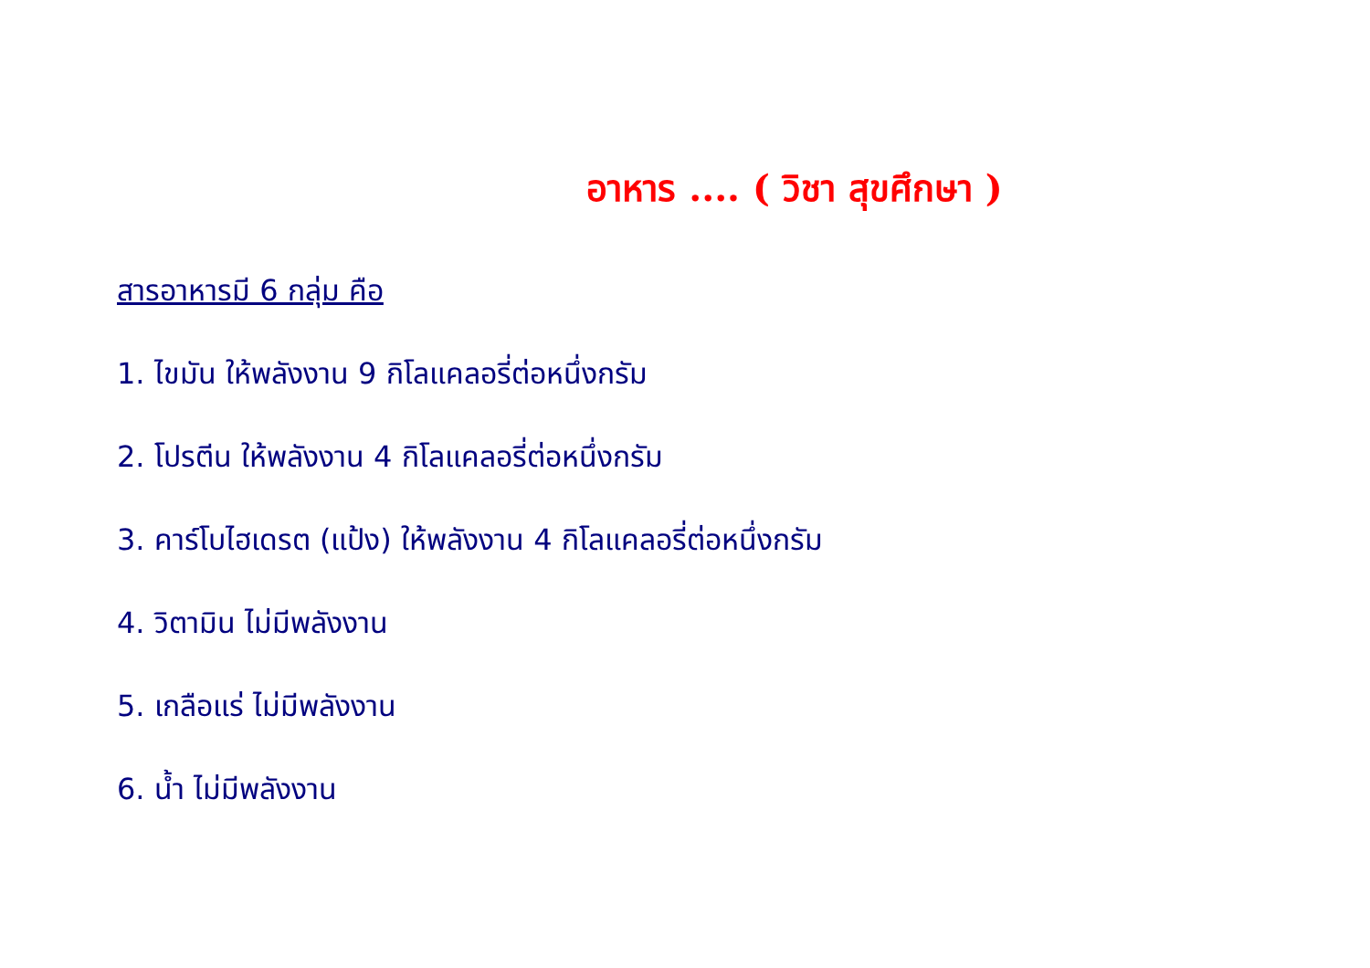อาหาร .... ( วิชา สุขศึกษา )
สารอาหารมี 6 กลุ่ม คือ
1. ไขมัน ให้พลังงาน 9 กิโลแคลอรี่ต่อหนึ่งกรัม
2. โปรตีน ให้พลังงาน 4 กิโลแคลอรี่ต่อหนึ่งกรัม
3. คาร์โบไฮเดรต (แป้ง) ให้พลังงาน 4 กิโลแคลอรี่ต่อหนึ่งกรัม
4. วิตามิน ไม่มีพลังงาน
5. เกลือแร่ ไม่มีพลังงาน
6. น้ำ ไม่มีพลังงาน